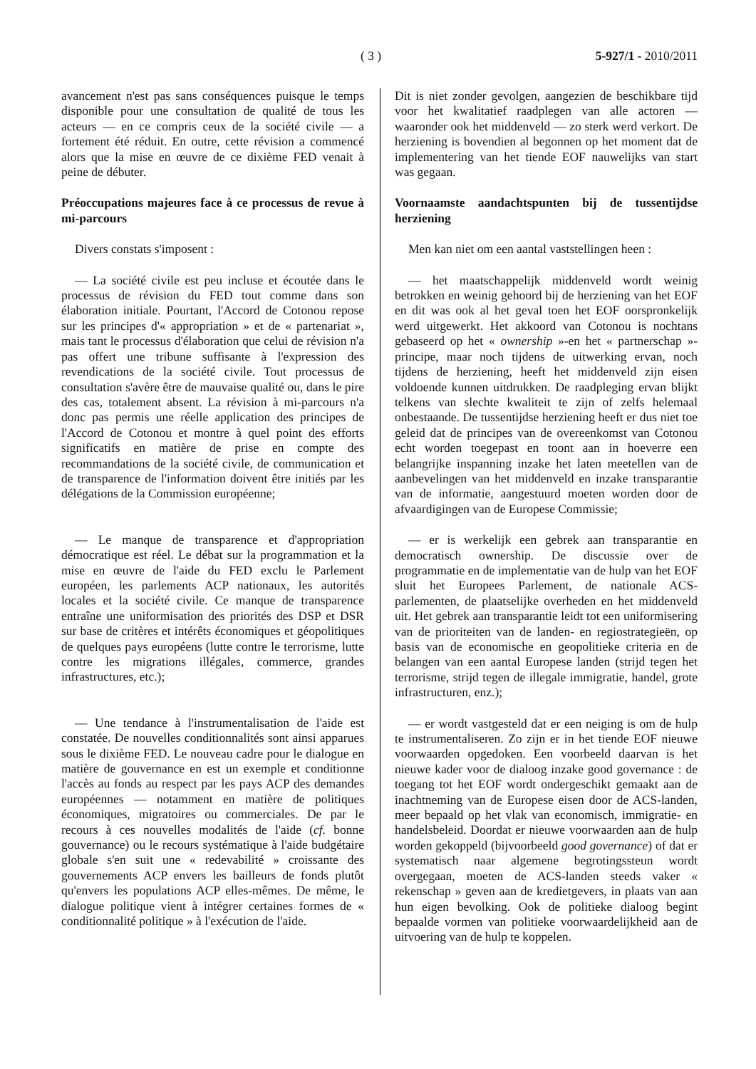( 3 ) 5-927/1 - 2010/2011
avancement n'est pas sans conséquences puisque le temps disponible pour une consultation de qualité de tous les acteurs — en ce compris ceux de la société civile — a fortement été réduit. En outre, cette révision a commencé alors que la mise en œuvre de ce dixième FED venait à peine de débuter.
Préoccupations majeures face à ce processus de revue à mi-parcours
Divers constats s'imposent :
— La société civile est peu incluse et écoutée dans le processus de révision du FED tout comme dans son élaboration initiale. Pourtant, l'Accord de Cotonou repose sur les principes d'« appropriation » et de « partenariat », mais tant le processus d'élaboration que celui de révision n'a pas offert une tribune suffisante à l'expression des revendications de la société civile. Tout processus de consultation s'avère être de mauvaise qualité ou, dans le pire des cas, totalement absent. La révision à mi-parcours n'a donc pas permis une réelle application des principes de l'Accord de Cotonou et montre à quel point des efforts significatifs en matière de prise en compte des recommandations de la société civile, de communication et de transparence de l'information doivent être initiés par les délégations de la Commission européenne;
— Le manque de transparence et d'appropriation démocratique est réel. Le débat sur la programmation et la mise en œuvre de l'aide du FED exclu le Parlement européen, les parlements ACP nationaux, les autorités locales et la société civile. Ce manque de transparence entraîne une uniformisation des priorités des DSP et DSR sur base de critères et intérêts économiques et géopolitiques de quelques pays européens (lutte contre le terrorisme, lutte contre les migrations illégales, commerce, grandes infrastructures, etc.);
— Une tendance à l'instrumentalisation de l'aide est constatée. De nouvelles conditionnalités sont ainsi apparues sous le dixième FED. Le nouveau cadre pour le dialogue en matière de gouvernance en est un exemple et conditionne l'accès au fonds au respect par les pays ACP des demandes européennes — notamment en matière de politiques économiques, migratoires ou commerciales. De par le recours à ces nouvelles modalités de l'aide (cf. bonne gouvernance) ou le recours systématique à l'aide budgétaire globale s'en suit une « redevabilité » croissante des gouvernements ACP envers les bailleurs de fonds plutôt qu'envers les populations ACP elles-mêmes. De même, le dialogue politique vient à intégrer certaines formes de « conditionnalité politique » à l'exécution de l'aide.
Dit is niet zonder gevolgen, aangezien de beschikbare tijd voor het kwalitatief raadplegen van alle actoren — waaronder ook het middenveld — zo sterk werd verkort. De herziening is bovendien al begonnen op het moment dat de implementering van het tiende EOF nauwelijks van start was gegaan.
Voornaamste aandachtspunten bij de tussentijdse herziening
Men kan niet om een aantal vaststellingen heen :
— het maatschappelijk middenveld wordt weinig betrokken en weinig gehoord bij de herziening van het EOF en dit was ook al het geval toen het EOF oorspronkelijk werd uitgewerkt. Het akkoord van Cotonou is nochtans gebaseerd op het « ownership »-en het « partnerschap »-principe, maar noch tijdens de uitwerking ervan, noch tijdens de herziening, heeft het middenveld zijn eisen voldoende kunnen uitdrukken. De raadpleging ervan blijkt telkens van slechte kwaliteit te zijn of zelfs helemaal onbestaande. De tussentijdse herziening heeft er dus niet toe geleid dat de principes van de overeenkomst van Cotonou echt worden toegepast en toont aan in hoeverre een belangrijke inspanning inzake het laten meetellen van de aanbevelingen van het middenveld en inzake transparantie van de informatie, aangestuurd moeten worden door de afvaardigingen van de Europese Commissie;
— er is werkelijk een gebrek aan transparantie en democratisch ownership. De discussie over de programmatie en de implementatie van de hulp van het EOF sluit het Europees Parlement, de nationale ACS-parlementen, de plaatselijke overheden en het middenveld uit. Het gebrek aan transparantie leidt tot een uniformisering van de prioriteiten van de landen- en regiostrategieën, op basis van de economische en geopolitieke criteria en de belangen van een aantal Europese landen (strijd tegen het terrorisme, strijd tegen de illegale immigratie, handel, grote infrastructuren, enz.);
— er wordt vastgesteld dat er een neiging is om de hulp te instrumentaliseren. Zo zijn er in het tiende EOF nieuwe voorwaarden opgedoken. Een voorbeeld daarvan is het nieuwe kader voor de dialoog inzake good governance : de toegang tot het EOF wordt ondergeschikt gemaakt aan de inachtneming van de Europese eisen door de ACS-landen, meer bepaald op het vlak van economisch, immigratie- en handelsbeleid. Doordat er nieuwe voorwaarden aan de hulp worden gekoppeld (bijvoorbeeld good governance) of dat er systematisch naar algemene begrotingssteun wordt overgegaan, moeten de ACS-landen steeds vaker « rekenschap » geven aan de kredietgevers, in plaats van aan hun eigen bevolking. Ook de politieke dialoog begint bepaalde vormen van politieke voorwaardelijkheid aan de uitvoering van de hulp te koppelen.